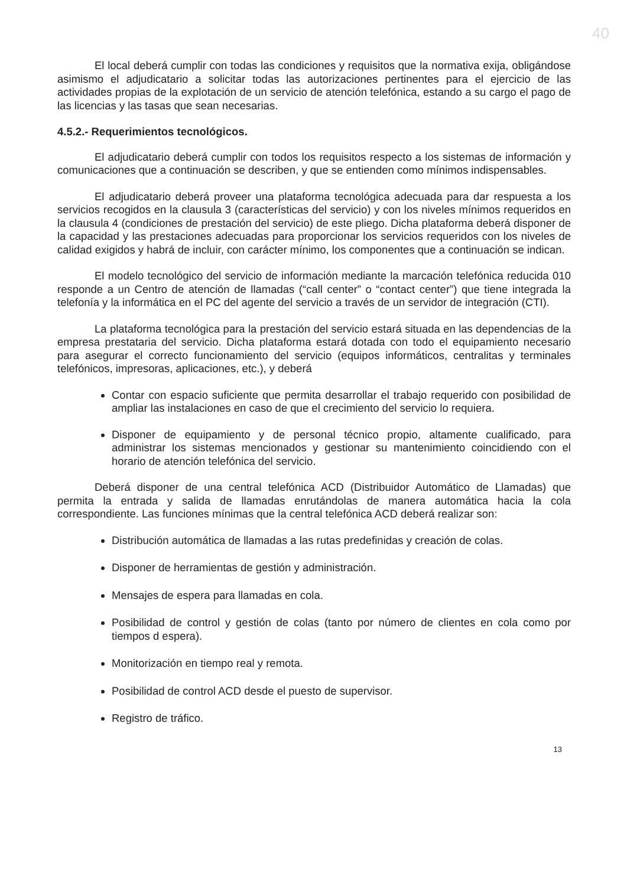40
El local deberá cumplir con todas las condiciones y requisitos que la normativa exija, obligándose asimismo el adjudicatario a solicitar todas las autorizaciones pertinentes para el ejercicio de las actividades propias de la explotación de un servicio de atención telefónica, estando a su cargo el pago de las licencias y las tasas que sean necesarias.
4.5.2.- Requerimientos tecnológicos.
El adjudicatario deberá cumplir con todos los requisitos respecto a los sistemas de información y comunicaciones que a continuación se describen, y que se entienden como mínimos indispensables.
El adjudicatario deberá proveer una plataforma tecnológica adecuada para dar respuesta a los servicios recogidos en la clausula 3 (características del servicio) y con los niveles mínimos requeridos en la clausula 4 (condiciones de prestación del servicio) de este pliego. Dicha plataforma deberá disponer de la capacidad y las prestaciones adecuadas para proporcionar los servicios requeridos con los niveles de calidad exigidos y habrá de incluir, con carácter mínimo, los componentes que a continuación se indican.
El modelo tecnológico del servicio de información mediante la marcación telefónica reducida 010 responde a un Centro de atención de llamadas (“call center” o “contact center”) que tiene integrada la telefonía y la informática en el PC del agente del servicio a través de un servidor de integración (CTI).
La plataforma tecnológica para la prestación del servicio estará situada en las dependencias de la empresa prestataria del servicio. Dicha plataforma estará dotada con todo el equipamiento necesario para asegurar el correcto funcionamiento del servicio (equipos informáticos, centralitas y terminales telefónicos, impresoras, aplicaciones, etc.), y deberá
Contar con espacio suficiente que permita desarrollar el trabajo requerido con posibilidad de ampliar las instalaciones en caso de que el crecimiento del servicio lo requiera.
Disponer de equipamiento y de personal técnico propio, altamente cualificado, para administrar los sistemas mencionados y gestionar su mantenimiento coincidiendo con el horario de atención telefónica del servicio.
Deberá disponer de una central telefónica ACD (Distribuidor Automático de Llamadas) que permita la entrada y salida de llamadas enrutándolas de manera automática hacia la cola correspondiente. Las funciones mínimas que la central telefónica ACD deberá realizar son:
Distribución automática de llamadas a las rutas predefinidas y creación de colas.
Disponer de herramientas de gestión y administración.
Mensajes de espera para llamadas en cola.
Posibilidad de control y gestión de colas (tanto por número de clientes en cola como por tiempos d espera).
Monitorización en tiempo real y remota.
Posibilidad de control ACD desde el puesto de supervisor.
Registro de tráfico.
13